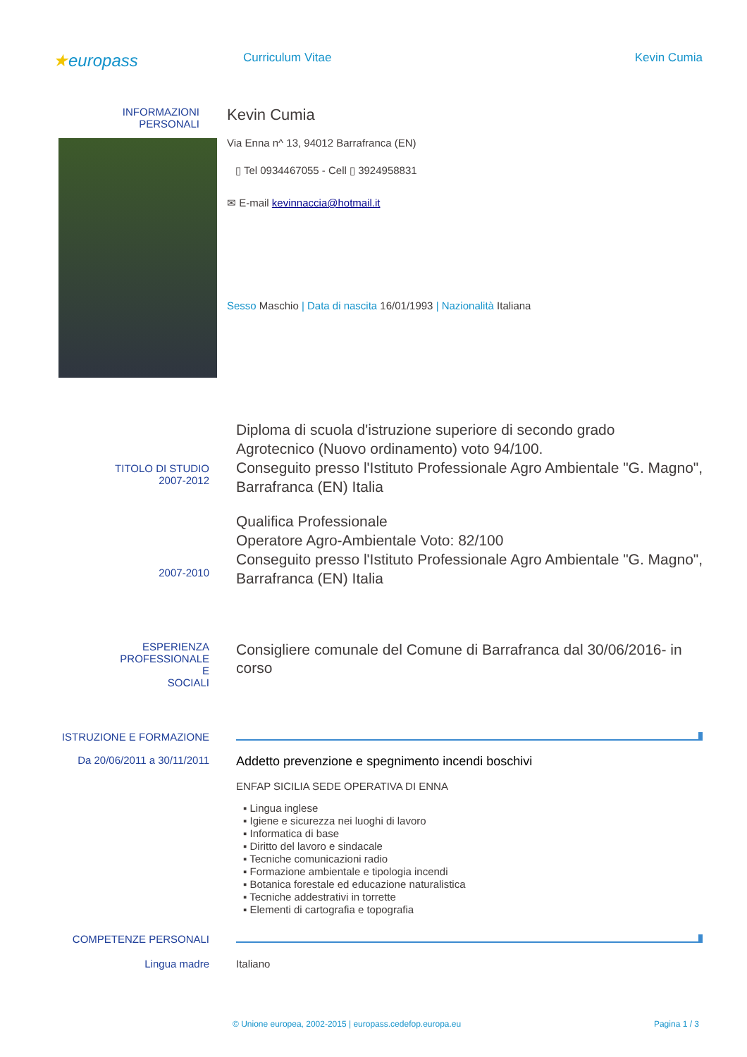★europass
Curriculum Vitae Kevin Cumia
INFORMAZIONI
PERSONALI
Kevin Cumia
Via Enna n^ 13, 94012 Barrafranca (EN)
▯ Tel 0934467055 - Cell ▯ 3924958831
✉ E-mail kevinnaccia@hotmail.it
Sesso Maschio | Data di nascita 16/01/1993 | Nazionalità Italiana
TITOLO DI STUDIO
2007-2012
Diploma di scuola d'istruzione superiore di secondo grado
Agrotecnico (Nuovo ordinamento) voto 94/100.
Conseguito presso l'Istituto Professionale Agro Ambientale "G. Magno", Barrafranca (EN) Italia
2007-2010
Qualifica Professionale
Operatore Agro-Ambientale Voto: 82/100
Conseguito presso l'Istituto Professionale Agro Ambientale "G. Magno", Barrafranca (EN) Italia
ESPERIENZA
PROFESSIONALE
E
SOCIALI
Consigliere comunale del Comune di Barrafranca dal 30/06/2016- in corso
ISTRUZIONE E FORMAZIONE
Da 20/06/2011 a 30/11/2011
Addetto prevenzione e spegnimento incendi boschivi
ENFAP SICILIA SEDE OPERATIVA DI ENNA
▪ Lingua inglese
▪ Igiene e sicurezza nei luoghi di lavoro
▪ Informatica di base
▪ Diritto del lavoro e sindacale
▪ Tecniche comunicazioni radio
▪ Formazione ambientale e tipologia incendi
▪ Botanica forestale ed educazione naturalistica
▪ Tecniche addestrativi in torrette
▪ Elementi di cartografia e topografia
COMPETENZE PERSONALI
Lingua madre Italiano
© Unione europea, 2002-2015 | europass.cedefop.europa.eu
Pagina 1 / 3